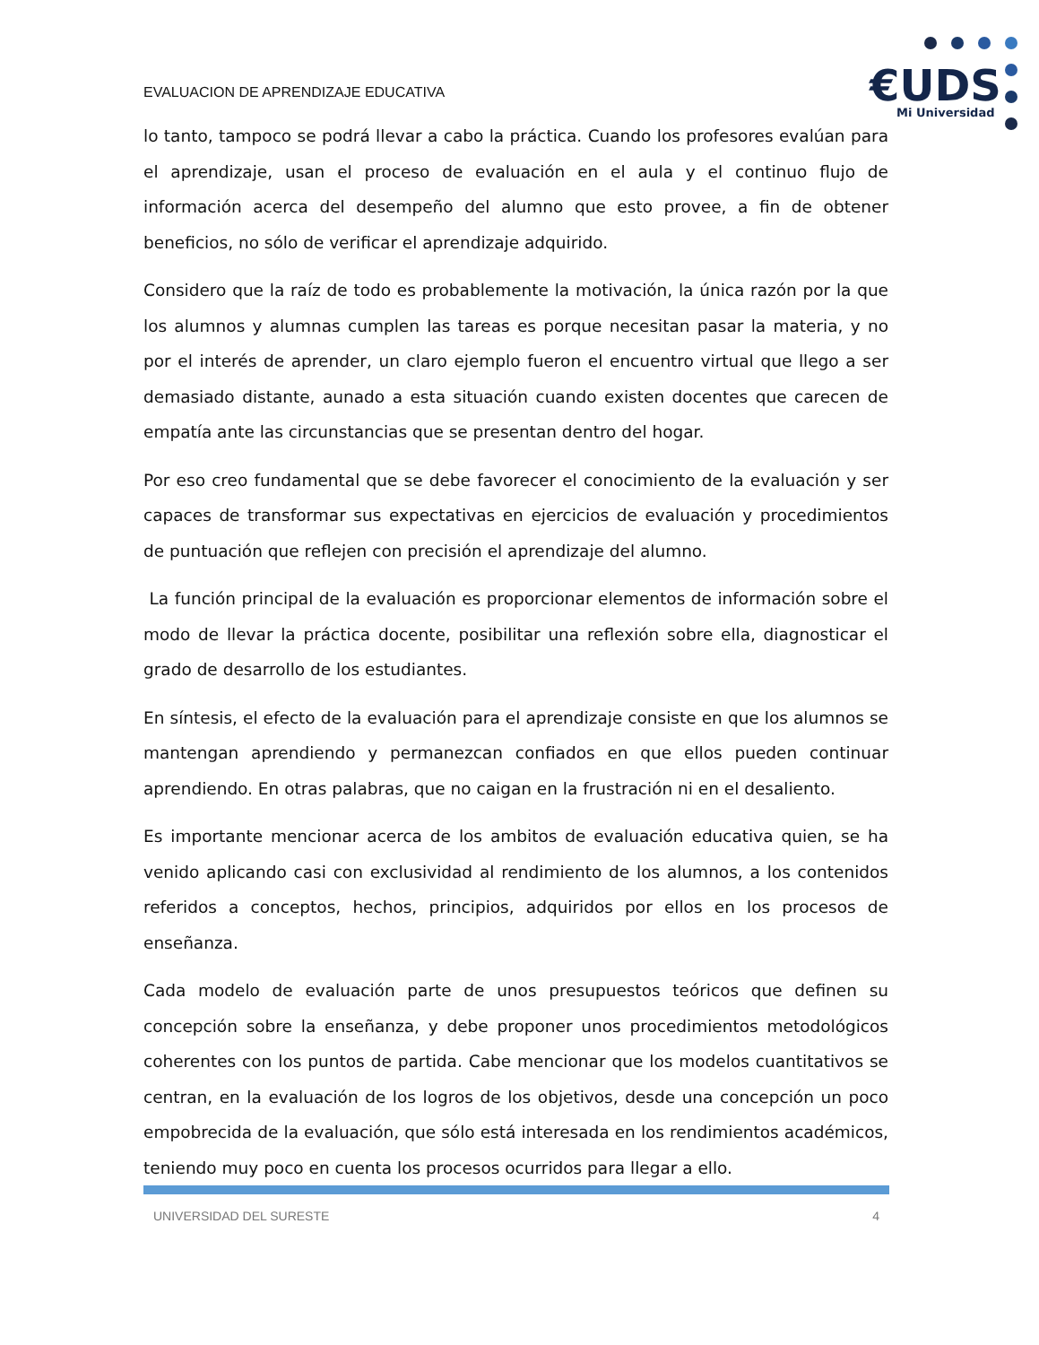EVALUACION DE APRENDIZAJE EDUCATIVA
€UDS
Mi Universidad
lo tanto, tampoco se podrá llevar a cabo la práctica. Cuando los profesores evalúan para el aprendizaje, usan el proceso de evaluación en el aula y el continuo flujo de información acerca del desempeño del alumno que esto provee, a fin de obtener beneficios, no sólo de verificar el aprendizaje adquirido.
Considero que la raíz de todo es probablemente la motivación, la única razón por la que los alumnos y alumnas cumplen las tareas es porque necesitan pasar la materia, y no por el interés de aprender, un claro ejemplo fueron el encuentro virtual que llego a ser demasiado distante, aunado a esta situación cuando existen docentes que carecen de empatía ante las circunstancias que se presentan dentro del hogar.
Por eso creo fundamental que se debe favorecer el conocimiento de la evaluación y ser capaces de transformar sus expectativas en ejercicios de evaluación y procedimientos de puntuación que reflejen con precisión el aprendizaje del alumno.
La función principal de la evaluación es proporcionar elementos de información sobre el modo de llevar la práctica docente, posibilitar una reflexión sobre ella, diagnosticar el grado de desarrollo de los estudiantes.
En síntesis, el efecto de la evaluación para el aprendizaje consiste en que los alumnos se mantengan aprendiendo y permanezcan confiados en que ellos pueden continuar aprendiendo. En otras palabras, que no caigan en la frustración ni en el desaliento.
Es importante mencionar acerca de los ambitos de evaluación educativa quien, se ha venido aplicando casi con exclusividad al rendimiento de los alumnos, a los contenidos referidos a conceptos, hechos, principios, adquiridos por ellos en los procesos de enseñanza.
Cada modelo de evaluación parte de unos presupuestos teóricos que definen su concepción sobre la enseñanza, y debe proponer unos procedimientos metodológicos coherentes con los puntos de partida. Cabe mencionar que los modelos cuantitativos se centran, en la evaluación de los logros de los objetivos, desde una concepción un poco empobrecida de la evaluación, que sólo está interesada en los rendimientos académicos, teniendo muy poco en cuenta los procesos ocurridos para llegar a ello.
UNIVERSIDAD DEL SURESTE 4